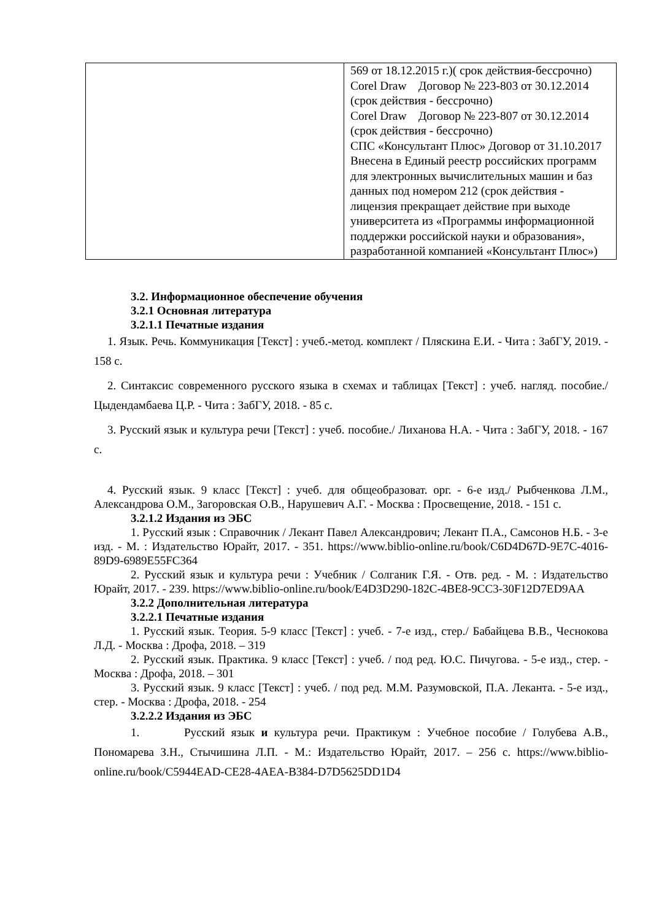| | 569 от 18.12.2015 г.)( срок действия-бессрочно) Corel Draw Договор № 223-803 от 30.12.2014 (срок действия - бессрочно) Corel Draw Договор № 223-807 от 30.12.2014 (срок действия - бессрочно) СПС «Консультант Плюс» Договор от 31.10.2017 Внесена в Единый реестр российских программ для электронных вычислительных машин и баз данных под номером 212 (срок действия - лицензия прекращает действие при выходе университета из «Программы информационной поддержки российской науки и образования», разработанной компанией «Консультант Плюс») |
3.2. Информационное обеспечение обучения
3.2.1 Основная литература
3.2.1.1 Печатные издания
1. Язык. Речь. Коммуникация [Текст] : учеб.-метод. комплект / Пляскина Е.И. - Чита : ЗабГУ, 2019. - 158 с.
2. Синтаксис современного русского языка в схемах и таблицах [Текст] : учеб. нагляд. пособие./ Цыдендамбаева Ц.Р. - Чита : ЗабГУ, 2018. - 85 с.
3. Русский язык и культура речи [Текст] : учеб. пособие./ Лиханова Н.А. - Чита : ЗабГУ, 2018. - 167 с.
4. Русский язык. 9 класс [Текст] : учеб. для общеобразоват. орг. - 6-е изд./ Рыбченкова Л.М., Александрова О.М., Загоровская О.В., Нарушевич А.Г. - Москва : Просвещение, 2018. - 151 с.
3.2.1.2 Издания из ЭБС
1. Русский язык : Справочник / Лекант Павел Александрович; Лекант П.А., Самсонов Н.Б. - 3-е изд. - М. : Издательство Юрайт, 2017. - 351. https://www.biblio-online.ru/book/C6D4D67D-9E7C-4016-89D9-6989E55FC364
2. Русский язык и культура речи : Учебник / Солганик Г.Я. - Отв. ред. - М. : Издательство Юрайт, 2017. - 239. https://www.biblio-online.ru/book/E4D3D290-182C-4BE8-9CC3-30F12D7ED9AA
3.2.2 Дополнительная литература
3.2.2.1 Печатные издания
1. Русский язык. Теория. 5-9 класс [Текст] : учеб. - 7-е изд., стер./ Бабайцева В.В., Чеснокова Л.Д. - Москва : Дрофа, 2018. – 319
2. Русский язык. Практика. 9 класс [Текст] : учеб. / под ред. Ю.С. Пичугова. - 5-е изд., стер. - Москва : Дрофа, 2018. – 301
3. Русский язык. 9 класс [Текст] : учеб. / под ред. М.М. Разумовской, П.А. Леканта. - 5-е изд., стер. - Москва : Дрофа, 2018. - 254
3.2.2.2 Издания из ЭБС
1. Русский язык и культура речи. Практикум : Учебное пособие / Голубева А.В., Пономарева З.Н., Стычишина Л.П. - М.: Издательство Юрайт, 2017. – 256 с. https://www.biblio-online.ru/book/C5944EAD-CE28-4AEA-B384-D7D5625DD1D4